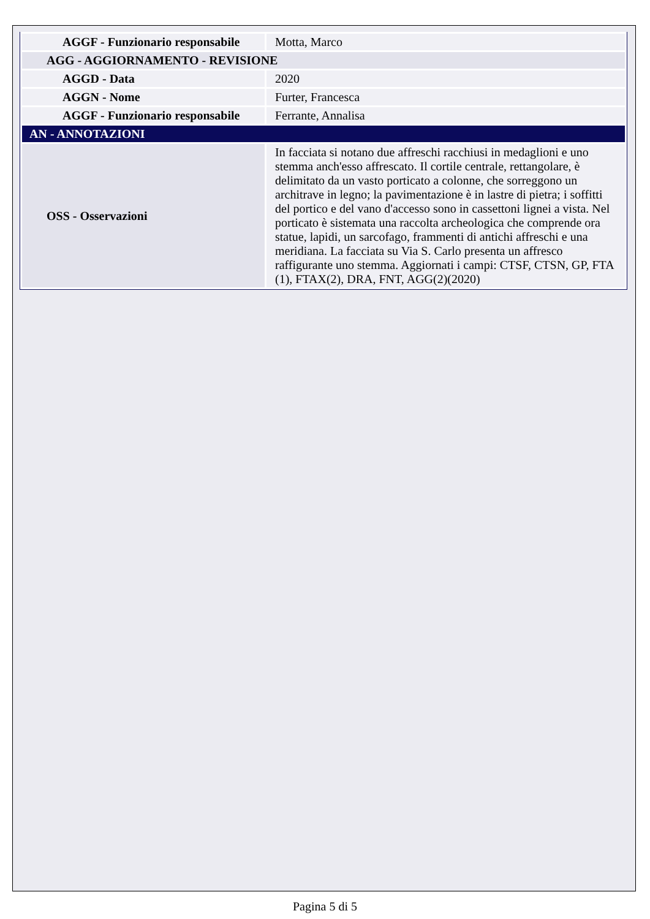| AGGF - Funzionario responsabile | Motta, Marco |
| AGG - AGGIORNAMENTO - REVISIONE | |
| AGGD - Data | 2020 |
| AGGN - Nome | Furter, Francesca |
| AGGF - Funzionario responsabile | Ferrante, Annalisa |
| AN - ANNOTAZIONI | |
| OSS - Osservazioni | In facciata si notano due affreschi racchiusi in medaglioni e uno stemma anch'esso affrescato. Il cortile centrale, rettangolare, è delimitato da un vasto porticato a colonne, che sorreggono un architrave in legno; la pavimentazione è in lastre di pietra; i soffitti del portico e del vano d'accesso sono in cassettoni lignei a vista. Nel porticato è sistemata una raccolta archeologica che comprende ora statue, lapidi, un sarcofago, frammenti di antichi affreschi e una meridiana. La facciata su Via S. Carlo presenta un affresco raffigurante uno stemma. Aggiornati i campi: CTSF, CTSN, GP, FTA (1), FTAX(2), DRA, FNT, AGG(2)(2020) |
Pagina 5 di 5